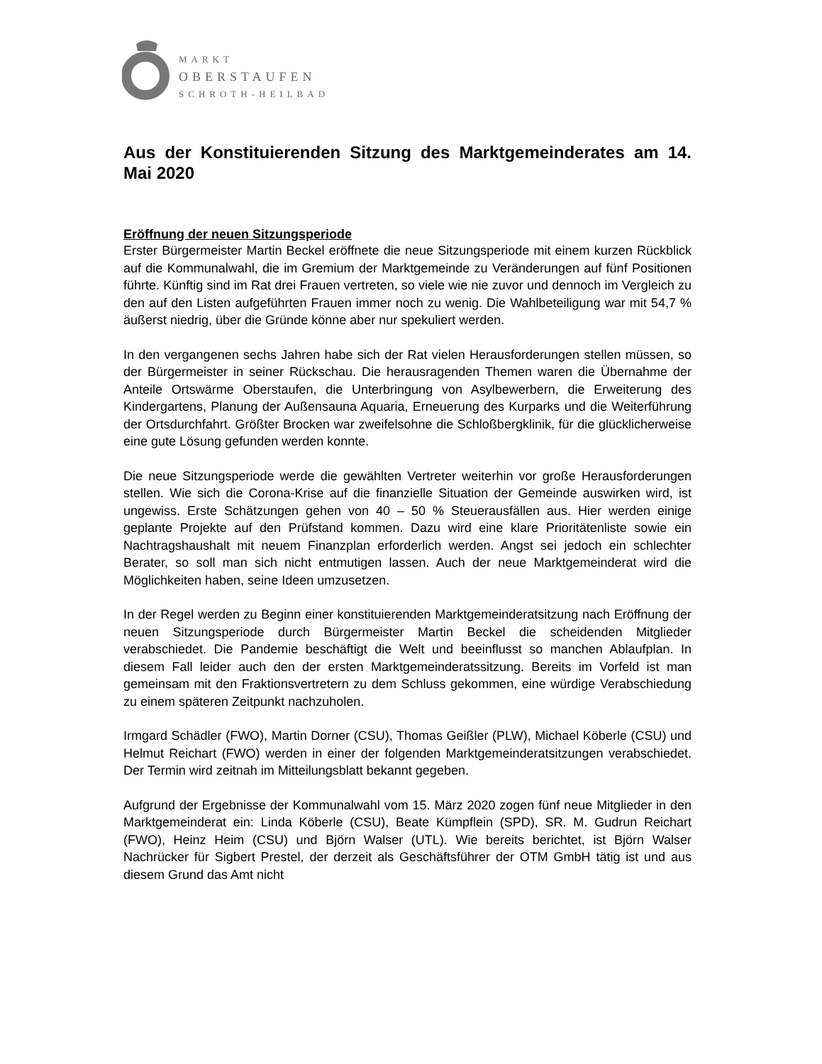MARKT
OBERSTAUFEN
SCHROTH-HEILBAD
Aus der Konstituierenden Sitzung des Marktgemeinderates am 14. Mai 2020
Eröffnung der neuen Sitzungsperiode
Erster Bürgermeister Martin Beckel eröffnete die neue Sitzungsperiode mit einem kurzen Rückblick auf die Kommunalwahl, die im Gremium der Marktgemeinde zu Veränderungen auf fünf Positionen führte. Künftig sind im Rat drei Frauen vertreten, so viele wie nie zuvor und dennoch im Vergleich zu den auf den Listen aufgeführten Frauen immer noch zu wenig. Die Wahlbeteiligung war mit 54,7 % äußerst niedrig, über die Gründe könne aber nur spekuliert werden.
In den vergangenen sechs Jahren habe sich der Rat vielen Herausforderungen stellen müssen, so der Bürgermeister in seiner Rückschau. Die herausragenden Themen waren die Übernahme der Anteile Ortswärme Oberstaufen, die Unterbringung von Asylbewerbern, die Erweiterung des Kindergartens, Planung der Außensauna Aquaria, Erneuerung des Kurparks und die Weiterführung der Ortsdurchfahrt. Größter Brocken war zweifelsohne die Schloßbergklinik, für die glücklicherweise eine gute Lösung gefunden werden konnte.
Die neue Sitzungsperiode werde die gewählten Vertreter weiterhin vor große Herausforderungen stellen. Wie sich die Corona-Krise auf die finanzielle Situation der Gemeinde auswirken wird, ist ungewiss. Erste Schätzungen gehen von 40 – 50 % Steuerausfällen aus. Hier werden einige geplante Projekte auf den Prüfstand kommen. Dazu wird eine klare Prioritätenliste sowie ein Nachtragshaushalt mit neuem Finanzplan erforderlich werden. Angst sei jedoch ein schlechter Berater, so soll man sich nicht entmutigen lassen. Auch der neue Marktgemeinderat wird die Möglichkeiten haben, seine Ideen umzusetzen.
In der Regel werden zu Beginn einer konstituierenden Marktgemeinderatsitzung nach Eröffnung der neuen Sitzungsperiode durch Bürgermeister Martin Beckel die scheidenden Mitglieder verabschiedet. Die Pandemie beschäftigt die Welt und beeinflusst so manchen Ablaufplan. In diesem Fall leider auch den der ersten Marktgemeinderatssitzung. Bereits im Vorfeld ist man gemeinsam mit den Fraktionsvertretern zu dem Schluss gekommen, eine würdige Verabschiedung zu einem späteren Zeitpunkt nachzuholen.
Irmgard Schädler (FWO), Martin Dorner (CSU), Thomas Geißler (PLW), Michael Köberle (CSU) und Helmut Reichart (FWO) werden in einer der folgenden Marktgemeinderatsitzungen verabschiedet. Der Termin wird zeitnah im Mitteilungsblatt bekannt gegeben.
Aufgrund der Ergebnisse der Kommunalwahl vom 15. März 2020 zogen fünf neue Mitglieder in den Marktgemeinderat ein: Linda Köberle (CSU), Beate Kümpflein (SPD), SR. M. Gudrun Reichart (FWO), Heinz Heim (CSU) und Björn Walser (UTL). Wie bereits berichtet, ist Björn Walser Nachrücker für Sigbert Prestel, der derzeit als Geschäftsführer der OTM GmbH tätig ist und aus diesem Grund das Amt nicht